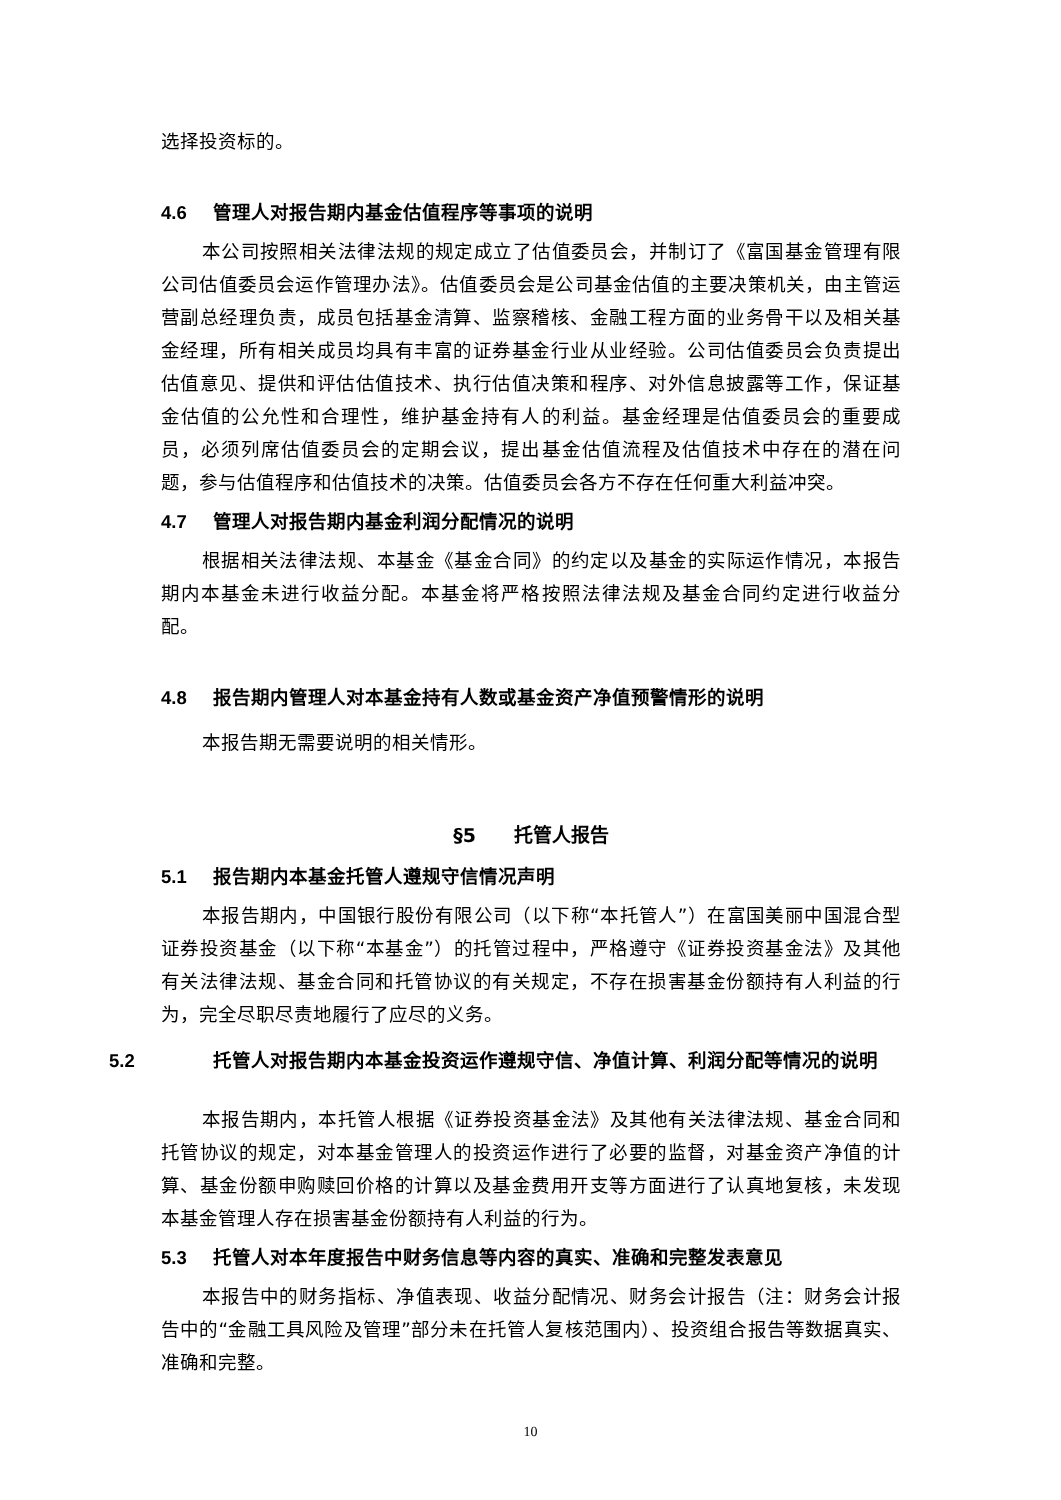选择投资标的。
4.6 管理人对报告期内基金估值程序等事项的说明
本公司按照相关法律法规的规定成立了估值委员会，并制订了《富国基金管理有限公司估值委员会运作管理办法》。估值委员会是公司基金估值的主要决策机关，由主管运营副总经理负责，成员包括基金清算、监察稽核、金融工程方面的业务骨干以及相关基金经理，所有相关成员均具有丰富的证券基金行业从业经验。公司估值委员会负责提出估值意见、提供和评估估值技术、执行估值决策和程序、对外信息披露等工作，保证基金估值的公允性和合理性，维护基金持有人的利益。基金经理是估值委员会的重要成员，必须列席估值委员会的定期会议，提出基金估值流程及估值技术中存在的潜在问题，参与估值程序和估值技术的决策。估值委员会各方不存在任何重大利益冲突。
4.7 管理人对报告期内基金利润分配情况的说明
根据相关法律法规、本基金《基金合同》的约定以及基金的实际运作情况，本报告期内本基金未进行收益分配。本基金将严格按照法律法规及基金合同约定进行收益分配。
4.8 报告期内管理人对本基金持有人数或基金资产净值预警情形的说明
本报告期无需要说明的相关情形。
§5　　托管人报告
5.1 报告期内本基金托管人遵规守信情况声明
本报告期内，中国银行股份有限公司（以下称“本托管人”）在富国美丽中国混合型证券投资基金（以下称“本基金”）的托管过程中，严格遵守《证券投资基金法》及其他有关法律法规、基金合同和托管协议的有关规定，不存在损害基金份额持有人利益的行为，完全尽职尽责地履行了应尽的义务。
5.2 托管人对报告期内本基金投资运作遵规守信、净值计算、利润分配等情况的说明
本报告期内，本托管人根据《证券投资基金法》及其他有关法律法规、基金合同和托管协议的规定，对本基金管理人的投资运作进行了必要的监督，对基金资产净值的计算、基金份额申购赎回价格的计算以及基金费用开支等方面进行了认真地复核，未发现本基金管理人存在损害基金份额持有人利益的行为。
5.3 托管人对本年度报告中财务信息等内容的真实、准确和完整发表意见
本报告中的财务指标、净值表现、收益分配情况、财务会计报告（注：财务会计报告中的“金融工具风险及管理”部分未在托管人复核范围内）、投资组合报告等数据真实、准确和完整。
10